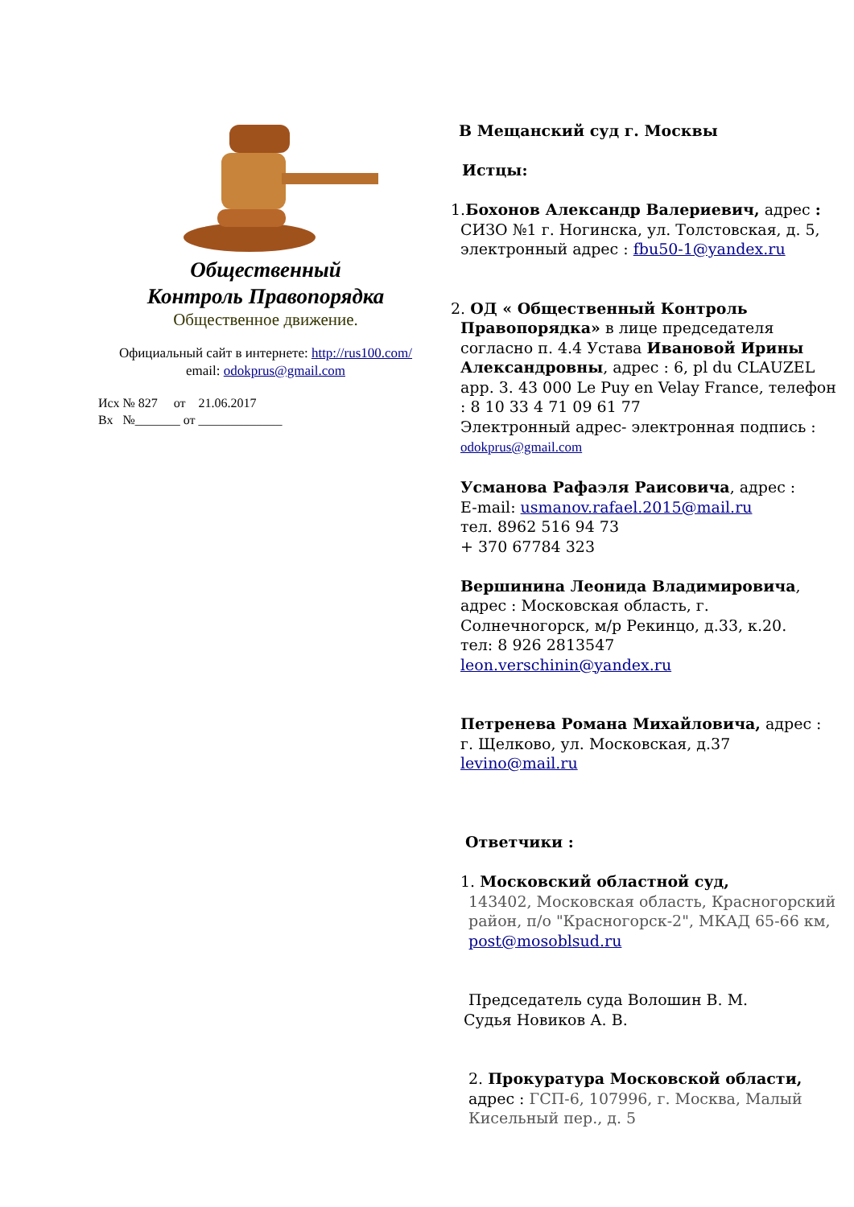Общественный
Контроль Правопорядка
Общественное движение.
Официальный сайт в интернете: http://rus100.com/
email: odokprus@gmail.com
Исх № 827 от 21.06.2017
Вх №_______ от _____________
В Мещанский суд г. Москвы
Истцы:
1.Бохонов Александр Валериевич, адрес :
СИЗО №1 г. Ногинска, ул. Толстовская, д. 5,
электронный адрес : fbu50-1@yandex.ru
2. ОД « Общественный Контроль
Правопорядка» в лице председателя согласно п. 4.4 Устава Ивановой Ирины Александровны, адрес : 6, pl du CLAUZEL app. 3. 43 000 Le Puy en Velay France, телефон : 8 10 33 4 71 09 61 77
Электронный адрес- электронная подпись : odokprus@gmail.com
Усманова Рафаэля Раисовича, адрес :
E-mail: usmanov.rafael.2015@mail.ru
тел. 8962 516 94 73
+ 370 67784 323
Вершинина Леонида Владимировича, адрес : Московская область, г. Солнечногорск, м/р Рекинцо, д.33, к.20.
тел: 8 926 2813547
leon.verschinin@yandex.ru
Петренева Романа Михайловича, адрес : г. Щелково, ул. Московская, д.37
levino@mail.ru
Ответчики :
1. Московский областной суд,
143402, Московская область, Красногорский район, п/о "Красногорск-2", МКАД 65-66 км,
post@mosoblsud.ru
Председатель суда Волошин В. М.
Судья Новиков А. В.
2. Прокуратура Московской области, адрес : ГСП-6, 107996, г. Москва, Малый Кисельный пер., д. 5